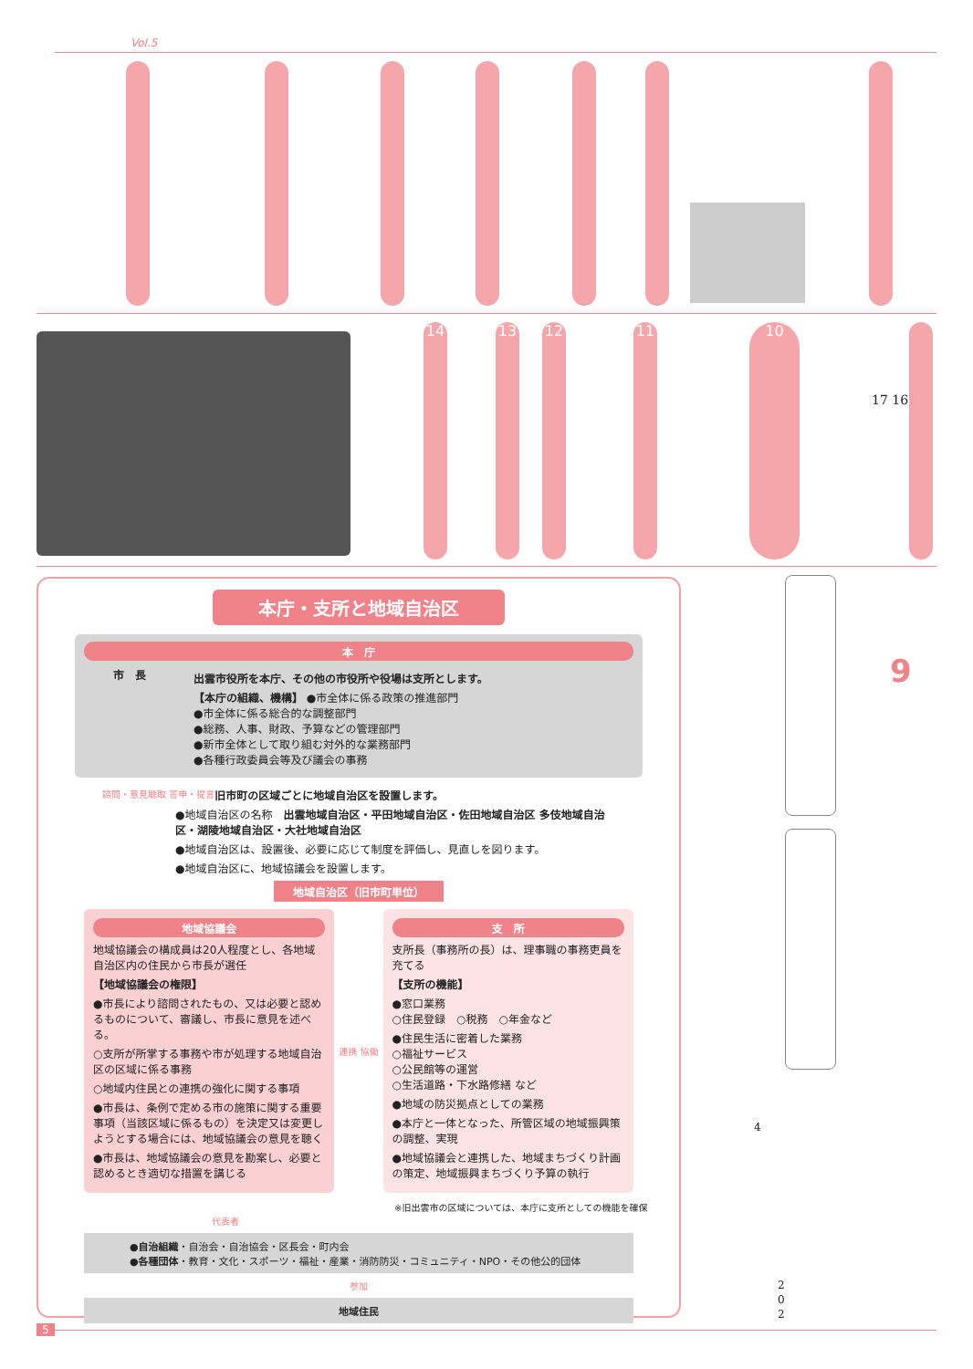Vol.5
14 13 12 11 10
17 16
本庁・支所と地域自治区
本　庁
市　長
出雲市役所を本庁、その他の市役所や役場は支所とします。
【本庁の組織、機構】 ●市全体に係る政策の推進部門
●市全体に係る総合的な調整部門
●総務、人事、財政、予算などの管理部門
●新市全体として取り組む対外的な業務部門
●各種行政委員会等及び議会の事務
諮問・意見聴取 答申・提言
旧市町の区域ごとに地域自治区を設置します。
●地域自治区の名称　出雲地域自治区・平田地域自治区・佐田地域自治区 多伎地域自治区・湖陵地域自治区・大社地域自治区
●地域自治区は、設置後、必要に応じて制度を評価し、見直しを図ります。
●地域自治区に、地域協議会を設置します。
地域自治区（旧市町単位）
地域協議会
地域協議会の構成員は20人程度とし、各地域自治区内の住民から市長が選任
【地域協議会の権限】
●市長により諮問されたもの、又は必要と認めるものについて、審議し、市長に意見を述べる。
○支所が所掌する事務や市が処理する地域自治区の区域に係る事務
○地域内住民との連携の強化に関する事項
●市長は、条例で定める市の施策に関する重要事項（当該区域に係るもの）を決定又は変更しようとする場合には、地域協議会の意見を聴く
●市長は、地域協議会の意見を勘案し、必要と認めるとき適切な措置を講じる
連携 協働
支　所
支所長（事務所の長）は、理事職の事務吏員を充てる
【支所の機能】
●窓口業務
○住民登録　○税務　○年金など
●住民生活に密着した業務
○福祉サービス
○公民館等の運営
○生活道路・下水路修繕 など
●地域の防災拠点としての業務
●本庁と一体となった、所管区域の地域振興策の調整、実現
●地域協議会と連携した、地域まちづくり計画の策定、地域振興まちづくり予算の執行
※旧出雲市の区域については、本庁に支所としての機能を確保
代表者
●自治組織・自治会・自治協会・区長会・町内会
●各種団体・教育・文化・スポーツ・福祉・産業・消防防災・コミュニティ・NPO・その他公的団体
参加
地域住民
9
4
2 0 2
5